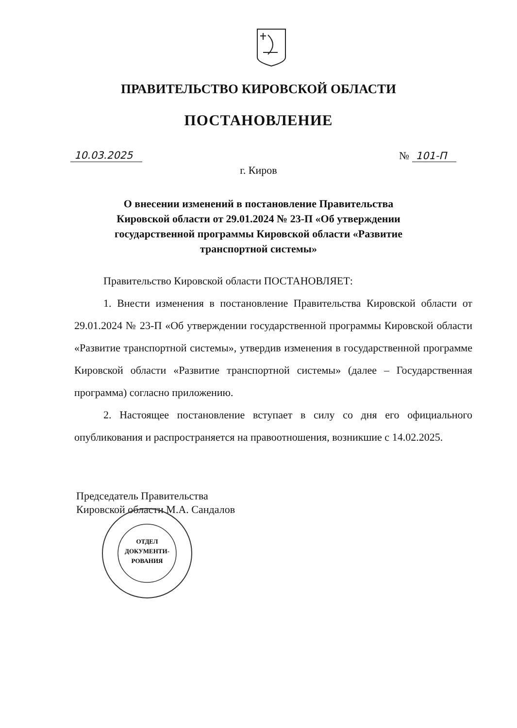ПРАВИТЕЛЬСТВО КИРОВСКОЙ ОБЛАСТИ
ПОСТАНОВЛЕНИЕ
10.03.2025 № 101-П
г. Киров
О внесении изменений в постановление Правительства Кировской области от 29.01.2024 № 23-П «Об утверждении государственной программы Кировской области «Развитие транспортной системы»
Правительство Кировской области ПОСТАНОВЛЯЕТ:
1. Внести изменения в постановление Правительства Кировской области от 29.01.2024 № 23-П «Об утверждении государственной программы Кировской области «Развитие транспортной системы», утвердив изменения в государственной программе Кировской области «Развитие транспортной системы» (далее – Государственная программа) согласно приложению.
2. Настоящее постановление вступает в силу со дня его официального опубликования и распространяется на правоотношения, возникшие с 14.02.2025.
Председатель Правительства
Кировской области М.А. Сандалов
ОТДЕЛ
ДОКУМЕНТИ-
РОВАНИЯ